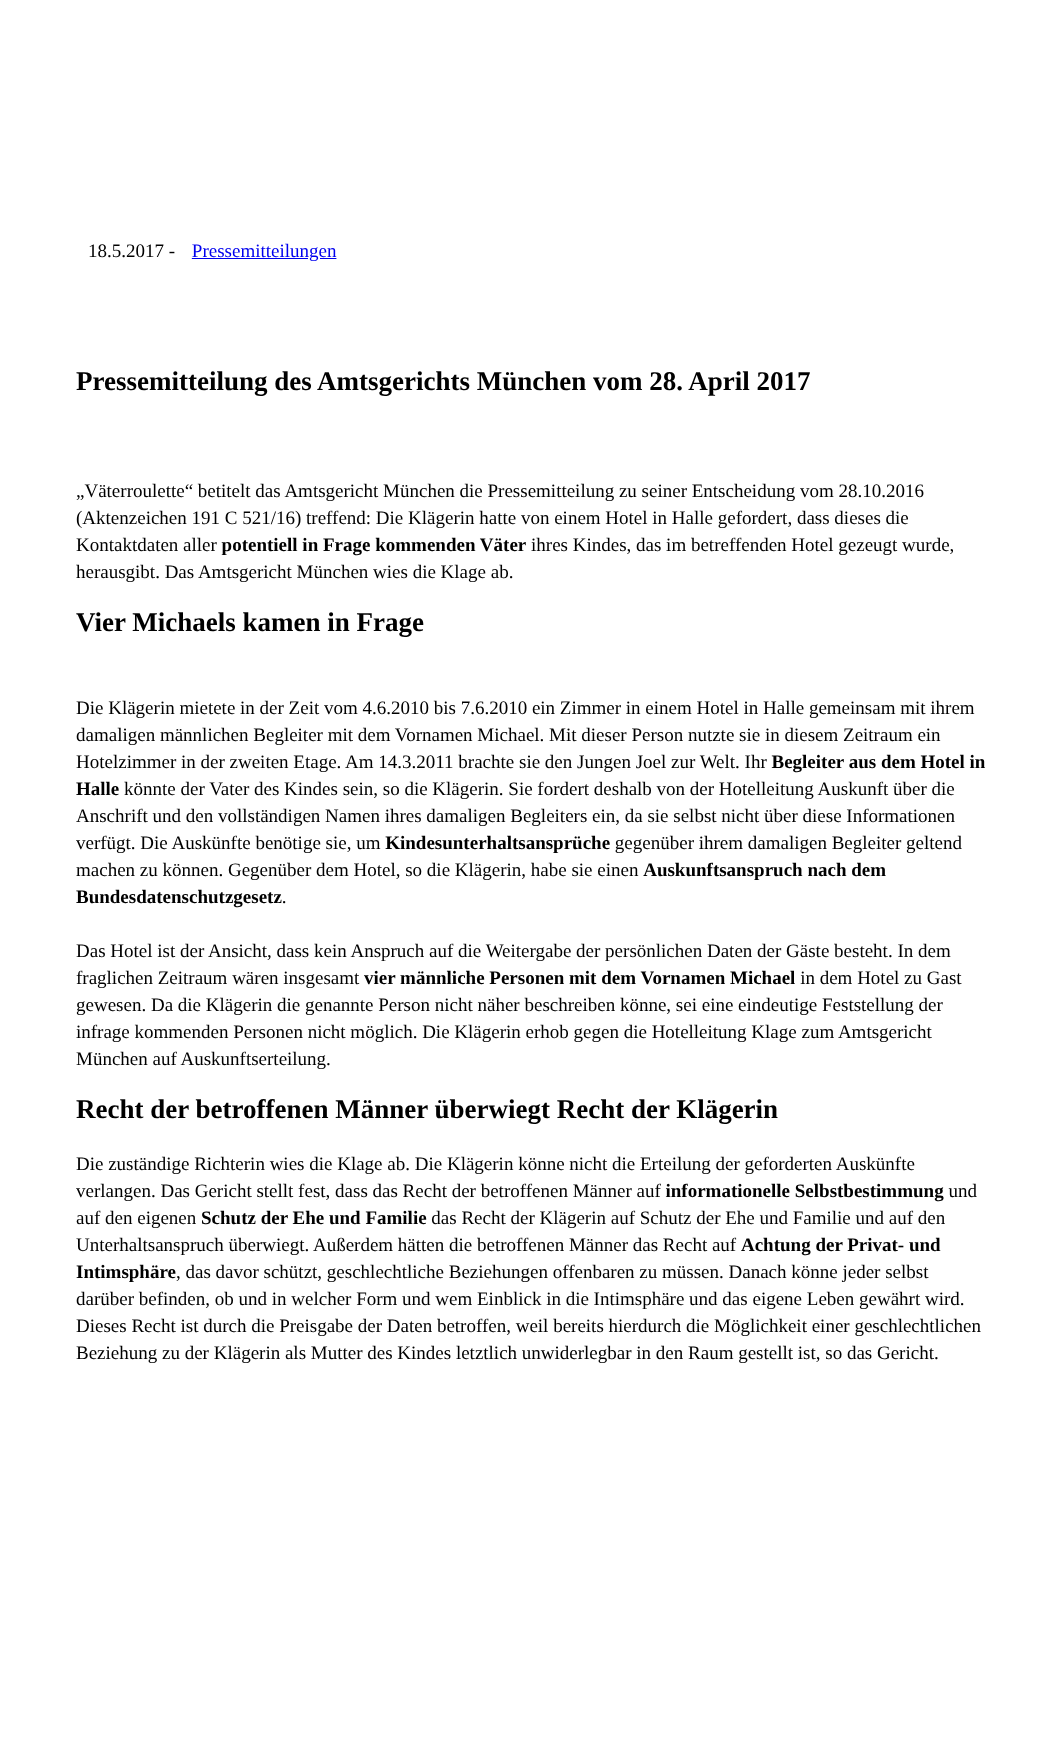18.5.2017 - Pressemitteilungen
Pressemitteilung des Amtsgerichts München vom 28. April 2017
„Väterroulette“ betitelt das Amtsgericht München die Pressemitteilung zu seiner Entscheidung vom 28.10.2016 (Aktenzeichen 191 C 521/16) treffend: Die Klägerin hatte von einem Hotel in Halle gefordert, dass dieses die Kontaktdaten aller potentiell in Frage kommenden Väter ihres Kindes, das im betreffenden Hotel gezeugt wurde, herausgibt. Das Amtsgericht München wies die Klage ab.
Vier Michaels kamen in Frage
Die Klägerin mietete in der Zeit vom 4.6.2010 bis 7.6.2010 ein Zimmer in einem Hotel in Halle gemeinsam mit ihrem damaligen männlichen Begleiter mit dem Vornamen Michael. Mit dieser Person nutzte sie in diesem Zeitraum ein Hotelzimmer in der zweiten Etage. Am 14.3.2011 brachte sie den Jungen Joel zur Welt. Ihr Begleiter aus dem Hotel in Halle könnte der Vater des Kindes sein, so die Klägerin. Sie fordert deshalb von der Hotelleitung Auskunft über die Anschrift und den vollständigen Namen ihres damaligen Begleiters ein, da sie selbst nicht über diese Informationen verfügt. Die Auskünfte benötige sie, um Kindesunterhaltsansprüche gegenüber ihrem damaligen Begleiter geltend machen zu können. Gegenüber dem Hotel, so die Klägerin, habe sie einen Auskunftsanspruch nach dem Bundesdatenschutzgesetz.
Das Hotel ist der Ansicht, dass kein Anspruch auf die Weitergabe der persönlichen Daten der Gäste besteht. In dem fraglichen Zeitraum wären insgesamt vier männliche Personen mit dem Vornamen Michael in dem Hotel zu Gast gewesen. Da die Klägerin die genannte Person nicht näher beschreiben könne, sei eine eindeutige Feststellung der infrage kommenden Personen nicht möglich. Die Klägerin erhob gegen die Hotelleitung Klage zum Amtsgericht München auf Auskunftserteilung.
Recht der betroffenen Männer überwiegt Recht der Klägerin
Die zuständige Richterin wies die Klage ab. Die Klägerin könne nicht die Erteilung der geforderten Auskünfte verlangen. Das Gericht stellt fest, dass das Recht der betroffenen Männer auf informationelle Selbstbestimmung und auf den eigenen Schutz der Ehe und Familie das Recht der Klägerin auf Schutz der Ehe und Familie und auf den Unterhaltsanspruch überwiegt. Außerdem hätten die betroffenen Männer das Recht auf Achtung der Privat- und Intimsphäre, das davor schützt, geschlechtliche Beziehungen offenbaren zu müssen. Danach könne jeder selbst darüber befinden, ob und in welcher Form und wem Einblick in die Intimsphäre und das eigene Leben gewährt wird. Dieses Recht ist durch die Preisgabe der Daten betroffen, weil bereits hierdurch die Möglichkeit einer geschlechtlichen Beziehung zu der Klägerin als Mutter des Kindes letztlich unwiderlegbar in den Raum gestellt ist, so das Gericht.